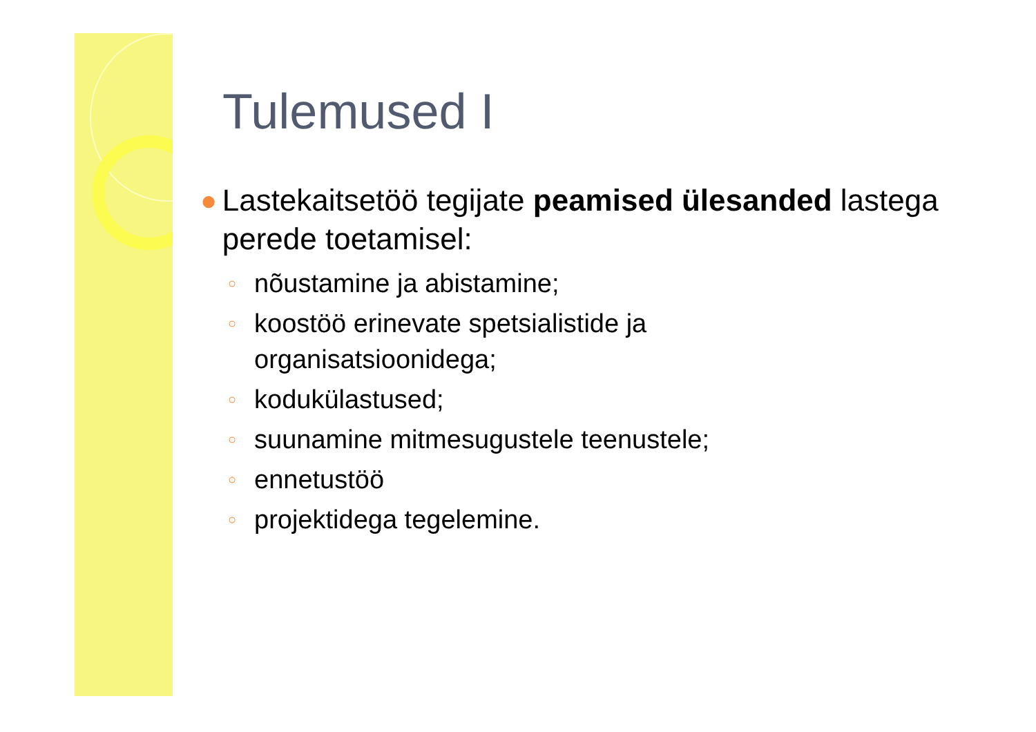Tulemused I
● Lastekaitsetöö tegijate peamised ülesanded lastega perede toetamisel:
○ nõustamine ja abistamine;
○ koostöö erinevate spetsialistide ja
organisatsioonidega;
○ kodukülastused;
○ suunamine mitmesugustele teenustele;
○ ennetustöö
○ projektidega tegelemine.